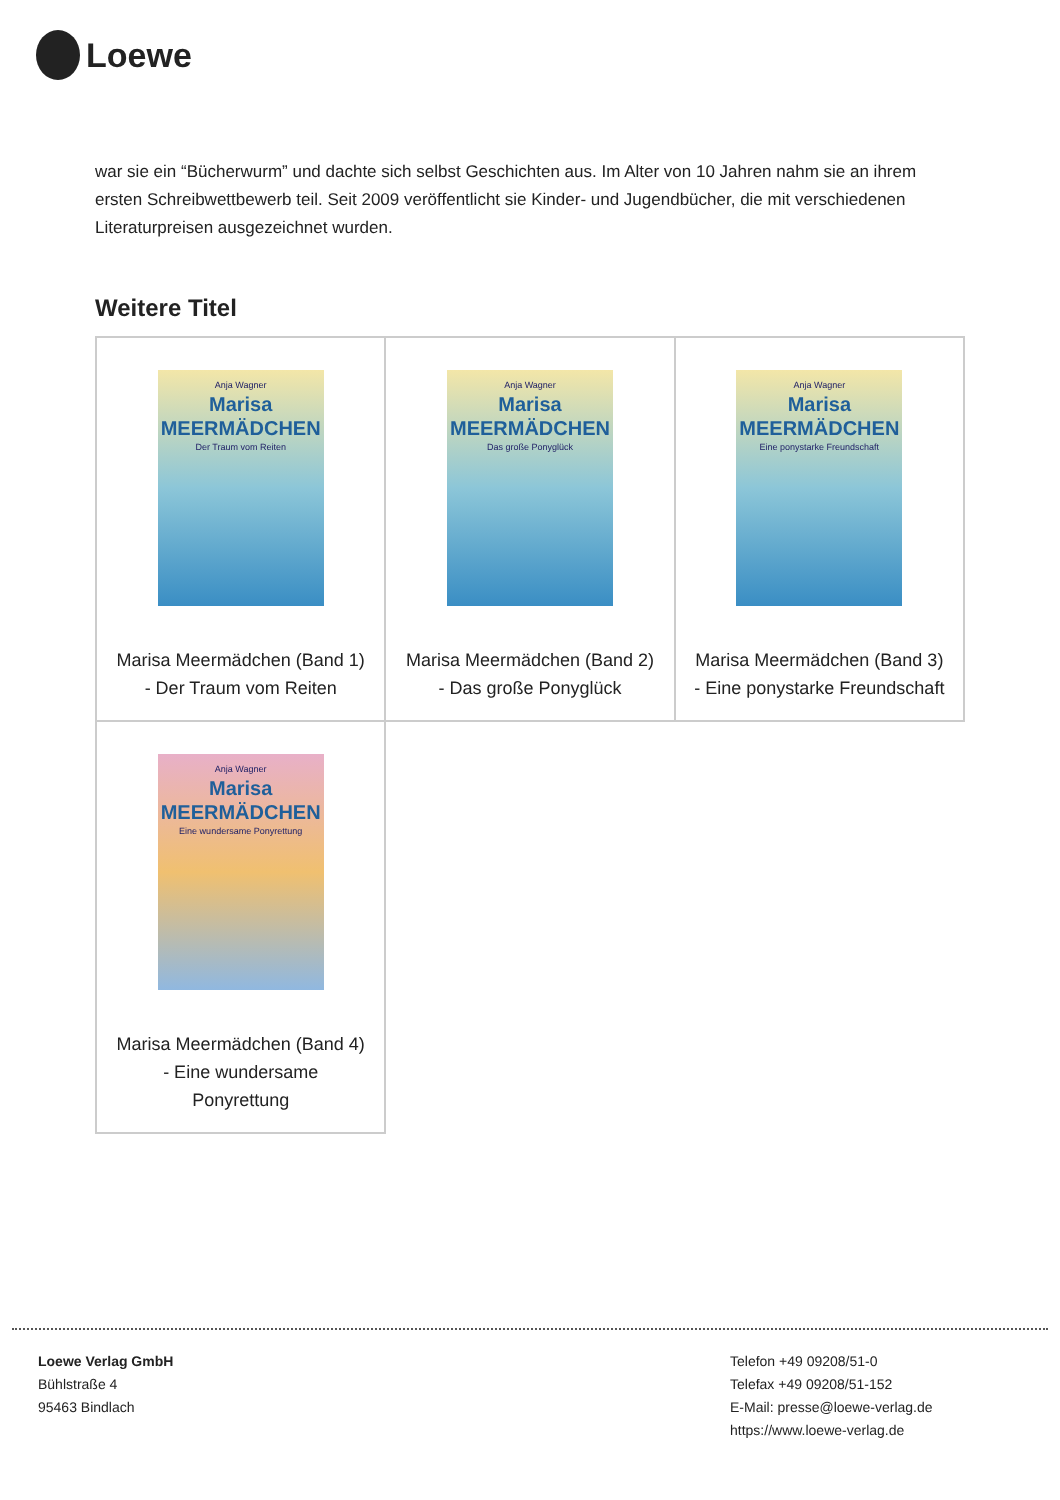Loewe
war sie ein “Bücherwurm” und dachte sich selbst Geschichten aus. Im Alter von 10 Jahren nahm sie an ihrem ersten Schreibwettbewerb teil. Seit 2009 veröffentlicht sie Kinder- und Jugendbücher, die mit verschiedenen Literaturpreisen ausgezeichnet wurden.
Weitere Titel
| Anja Wagner Marisa MEERMÄDCHEN Der Traum vom Reiten Marisa Meermädchen (Band 1) - Der Traum vom Reiten | Anja Wagner Marisa MEERMÄDCHEN Das große Ponyglück Marisa Meermädchen (Band 2) - Das große Ponyglück | Anja Wagner Marisa MEERMÄDCHEN Eine ponystarke Freundschaft Marisa Meermädchen (Band 3) - Eine ponystarke Freundschaft |
| Anja Wagner Marisa MEERMÄDCHEN Eine wundersame Ponyrettung Marisa Meermädchen (Band 4) - Eine wundersame Ponyrettung | | |
Loewe Verlag GmbH
Bühlstraße 4
95463 Bindlach
Telefon +49 09208/51-0
Telefax +49 09208/51-152
E-Mail: presse@loewe-verlag.de
https://www.loewe-verlag.de